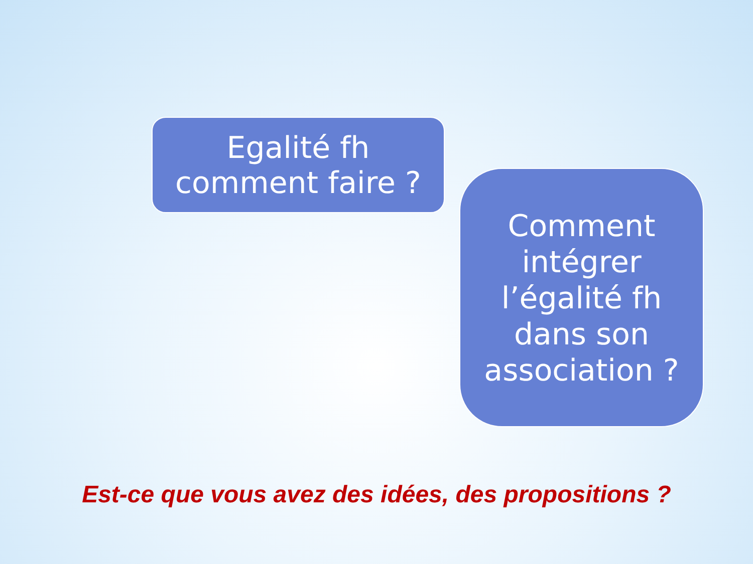Egalité fh
comment faire ?
Comment
intégrer
l’égalité fh
dans son
association ?
Est-ce que vous avez des idées, des propositions ?